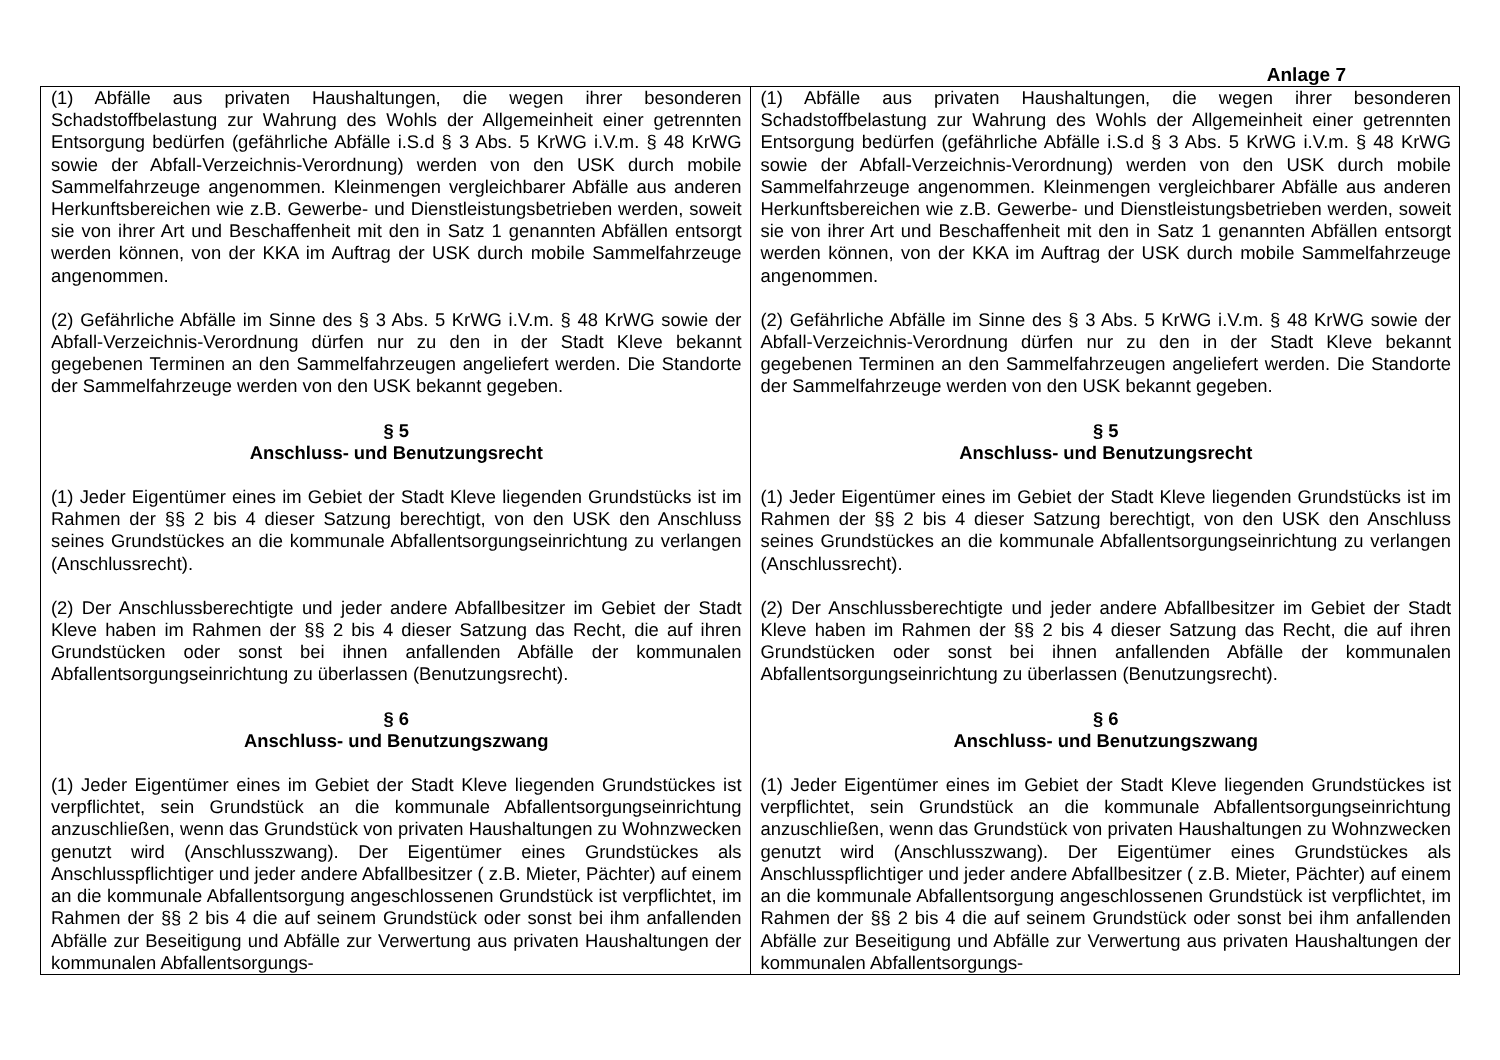Anlage 7
| (1) Abfälle aus privaten Haushaltungen, die wegen ihrer besonderen Schadstoffbelastung zur Wahrung des Wohls der Allgemeinheit einer getrennten Entsorgung bedürfen (gefährliche Abfälle i.S.d § 3 Abs. 5 KrWG i.V.m. § 48 KrWG sowie der Abfall-Verzeichnis-Verordnung) werden von den USK durch mobile Sammelfahrzeuge angenommen. Kleinmengen vergleichbarer Abfälle aus anderen Herkunftsbereichen wie z.B. Gewerbe- und Dienstleistungsbetrieben werden, soweit sie von ihrer Art und Beschaffenheit mit den in Satz 1 genannten Abfällen entsorgt werden können, von der KKA im Auftrag der USK durch mobile Sammelfahrzeuge angenommen. (2) Gefährliche Abfälle im Sinne des § 3 Abs. 5 KrWG i.V.m. § 48 KrWG sowie der Abfall-Verzeichnis-Verordnung dürfen nur zu den in der Stadt Kleve bekannt gegebenen Terminen an den Sammelfahrzeugen angeliefert werden. Die Standorte der Sammelfahrzeuge werden von den USK bekannt gegeben. § 5 Anschluss- und Benutzungsrecht (1) Jeder Eigentümer eines im Gebiet der Stadt Kleve liegenden Grundstücks ist im Rahmen der §§ 2 bis 4 dieser Satzung berechtigt, von den USK den Anschluss seines Grundstückes an die kommunale Abfallentsorgungseinrichtung zu verlangen (Anschlussrecht). (2) Der Anschlussberechtigte und jeder andere Abfallbesitzer im Gebiet der Stadt Kleve haben im Rahmen der §§ 2 bis 4 dieser Satzung das Recht, die auf ihren Grundstücken oder sonst bei ihnen anfallenden Abfälle der kommunalen Abfallentsorgungseinrichtung zu überlassen (Benutzungsrecht). § 6 Anschluss- und Benutzungszwang (1) Jeder Eigentümer eines im Gebiet der Stadt Kleve liegenden Grundstückes ist verpflichtet, sein Grundstück an die kommunale Abfallentsorgungseinrichtung anzuschließen, wenn das Grundstück von privaten Haushaltungen zu Wohnzwecken genutzt wird (Anschlusszwang). Der Eigentümer eines Grundstückes als Anschlusspflichtiger und jeder andere Abfallbesitzer ( z.B. Mieter, Pächter) auf einem an die kommunale Abfallentsorgung angeschlossenen Grundstück ist verpflichtet, im Rahmen der §§ 2 bis 4 die auf seinem Grundstück oder sonst bei ihm anfallenden Abfälle zur Beseitigung und Abfälle zur Verwertung aus privaten Haushaltungen der kommunalen Abfallentsorgungs- | (1) Abfälle aus privaten Haushaltungen, die wegen ihrer besonderen Schadstoffbelastung zur Wahrung des Wohls der Allgemeinheit einer getrennten Entsorgung bedürfen (gefährliche Abfälle i.S.d § 3 Abs. 5 KrWG i.V.m. § 48 KrWG sowie der Abfall-Verzeichnis-Verordnung) werden von den USK durch mobile Sammelfahrzeuge angenommen. Kleinmengen vergleichbarer Abfälle aus anderen Herkunftsbereichen wie z.B. Gewerbe- und Dienstleistungsbetrieben werden, soweit sie von ihrer Art und Beschaffenheit mit den in Satz 1 genannten Abfällen entsorgt werden können, von der KKA im Auftrag der USK durch mobile Sammelfahrzeuge angenommen. (2) Gefährliche Abfälle im Sinne des § 3 Abs. 5 KrWG i.V.m. § 48 KrWG sowie der Abfall-Verzeichnis-Verordnung dürfen nur zu den in der Stadt Kleve bekannt gegebenen Terminen an den Sammelfahrzeugen angeliefert werden. Die Standorte der Sammelfahrzeuge werden von den USK bekannt gegeben. § 5 Anschluss- und Benutzungsrecht (1) Jeder Eigentümer eines im Gebiet der Stadt Kleve liegenden Grundstücks ist im Rahmen der §§ 2 bis 4 dieser Satzung berechtigt, von den USK den Anschluss seines Grundstückes an die kommunale Abfallentsorgungseinrichtung zu verlangen (Anschlussrecht). (2) Der Anschlussberechtigte und jeder andere Abfallbesitzer im Gebiet der Stadt Kleve haben im Rahmen der §§ 2 bis 4 dieser Satzung das Recht, die auf ihren Grundstücken oder sonst bei ihnen anfallenden Abfälle der kommunalen Abfallentsorgungseinrichtung zu überlassen (Benutzungsrecht). § 6 Anschluss- und Benutzungszwang (1) Jeder Eigentümer eines im Gebiet der Stadt Kleve liegenden Grundstückes ist verpflichtet, sein Grundstück an die kommunale Abfallentsorgungseinrichtung anzuschließen, wenn das Grundstück von privaten Haushaltungen zu Wohnzwecken genutzt wird (Anschlusszwang). Der Eigentümer eines Grundstückes als Anschlusspflichtiger und jeder andere Abfallbesitzer ( z.B. Mieter, Pächter) auf einem an die kommunale Abfallentsorgung angeschlossenen Grundstück ist verpflichtet, im Rahmen der §§ 2 bis 4 die auf seinem Grundstück oder sonst bei ihm anfallenden Abfälle zur Beseitigung und Abfälle zur Verwertung aus privaten Haushaltungen der kommunalen Abfallentsorgungs- |